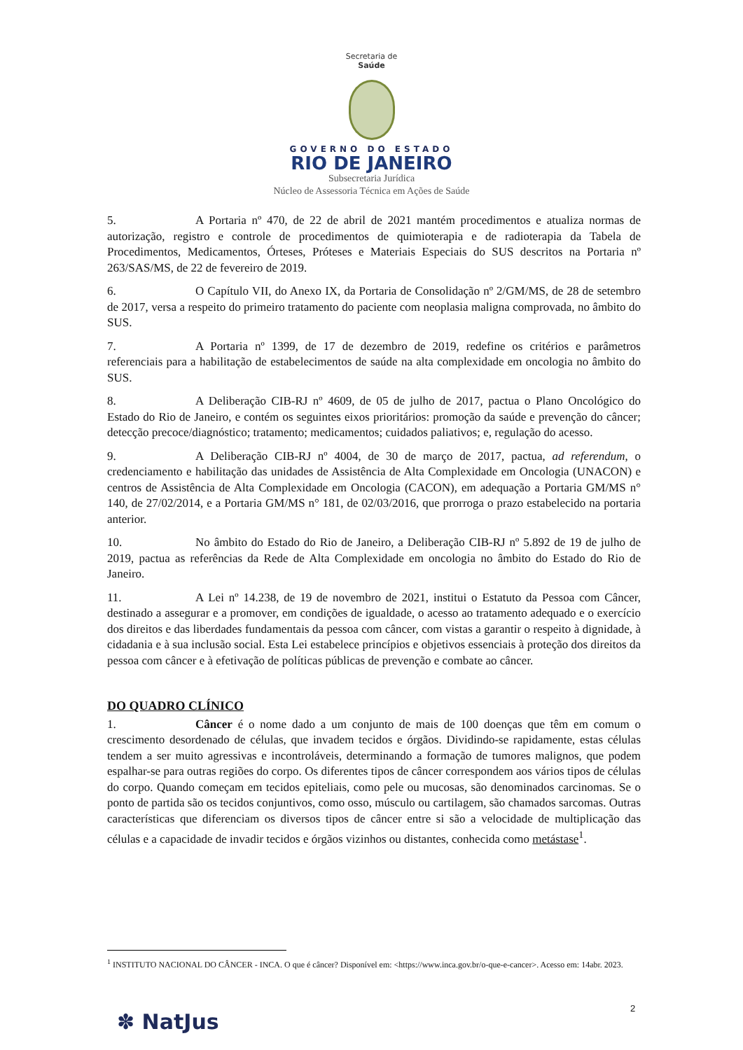Secretaria de
Saúde
GOVERNO DO ESTADO
RIO DE JANEIRO
Subsecretaria Jurídica
Núcleo de Assessoria Técnica em Ações de Saúde
5. A Portaria nº 470, de 22 de abril de 2021 mantém procedimentos e atualiza normas de autorização, registro e controle de procedimentos de quimioterapia e de radioterapia da Tabela de Procedimentos, Medicamentos, Órteses, Próteses e Materiais Especiais do SUS descritos na Portaria nº 263/SAS/MS, de 22 de fevereiro de 2019.
6. O Capítulo VII, do Anexo IX, da Portaria de Consolidação nº 2/GM/MS, de 28 de setembro de 2017, versa a respeito do primeiro tratamento do paciente com neoplasia maligna comprovada, no âmbito do SUS.
7. A Portaria nº 1399, de 17 de dezembro de 2019, redefine os critérios e parâmetros referenciais para a habilitação de estabelecimentos de saúde na alta complexidade em oncologia no âmbito do SUS.
8. A Deliberação CIB-RJ nº 4609, de 05 de julho de 2017, pactua o Plano Oncológico do Estado do Rio de Janeiro, e contém os seguintes eixos prioritários: promoção da saúde e prevenção do câncer; detecção precoce/diagnóstico; tratamento; medicamentos; cuidados paliativos; e, regulação do acesso.
9. A Deliberação CIB-RJ nº 4004, de 30 de março de 2017, pactua, ad referendum, o credenciamento e habilitação das unidades de Assistência de Alta Complexidade em Oncologia (UNACON) e centros de Assistência de Alta Complexidade em Oncologia (CACON), em adequação a Portaria GM/MS n° 140, de 27/02/2014, e a Portaria GM/MS n° 181, de 02/03/2016, que prorroga o prazo estabelecido na portaria anterior.
10. No âmbito do Estado do Rio de Janeiro, a Deliberação CIB-RJ nº 5.892 de 19 de julho de 2019, pactua as referências da Rede de Alta Complexidade em oncologia no âmbito do Estado do Rio de Janeiro.
11. A Lei nº 14.238, de 19 de novembro de 2021, institui o Estatuto da Pessoa com Câncer, destinado a assegurar e a promover, em condições de igualdade, o acesso ao tratamento adequado e o exercício dos direitos e das liberdades fundamentais da pessoa com câncer, com vistas a garantir o respeito à dignidade, à cidadania e à sua inclusão social. Esta Lei estabelece princípios e objetivos essenciais à proteção dos direitos da pessoa com câncer e à efetivação de políticas públicas de prevenção e combate ao câncer.
DO QUADRO CLÍNICO
1. Câncer é o nome dado a um conjunto de mais de 100 doenças que têm em comum o crescimento desordenado de células, que invadem tecidos e órgãos. Dividindo-se rapidamente, estas células tendem a ser muito agressivas e incontroláveis, determinando a formação de tumores malignos, que podem espalhar-se para outras regiões do corpo. Os diferentes tipos de câncer correspondem aos vários tipos de células do corpo. Quando começam em tecidos epiteliais, como pele ou mucosas, são denominados carcinomas. Se o ponto de partida são os tecidos conjuntivos, como osso, músculo ou cartilagem, são chamados sarcomas. Outras características que diferenciam os diversos tipos de câncer entre si são a velocidade de multiplicação das células e a capacidade de invadir tecidos e órgãos vizinhos ou distantes, conhecida como metástase<sup>1</sup>.
<sup>1</sup> INSTITUTO NACIONAL DO CÂNCER - INCA. O que é câncer? Disponível em: <https://www.inca.gov.br/o-que-e-cancer>. Acesso em: 14abr. 2023.
2
✽ NatJus